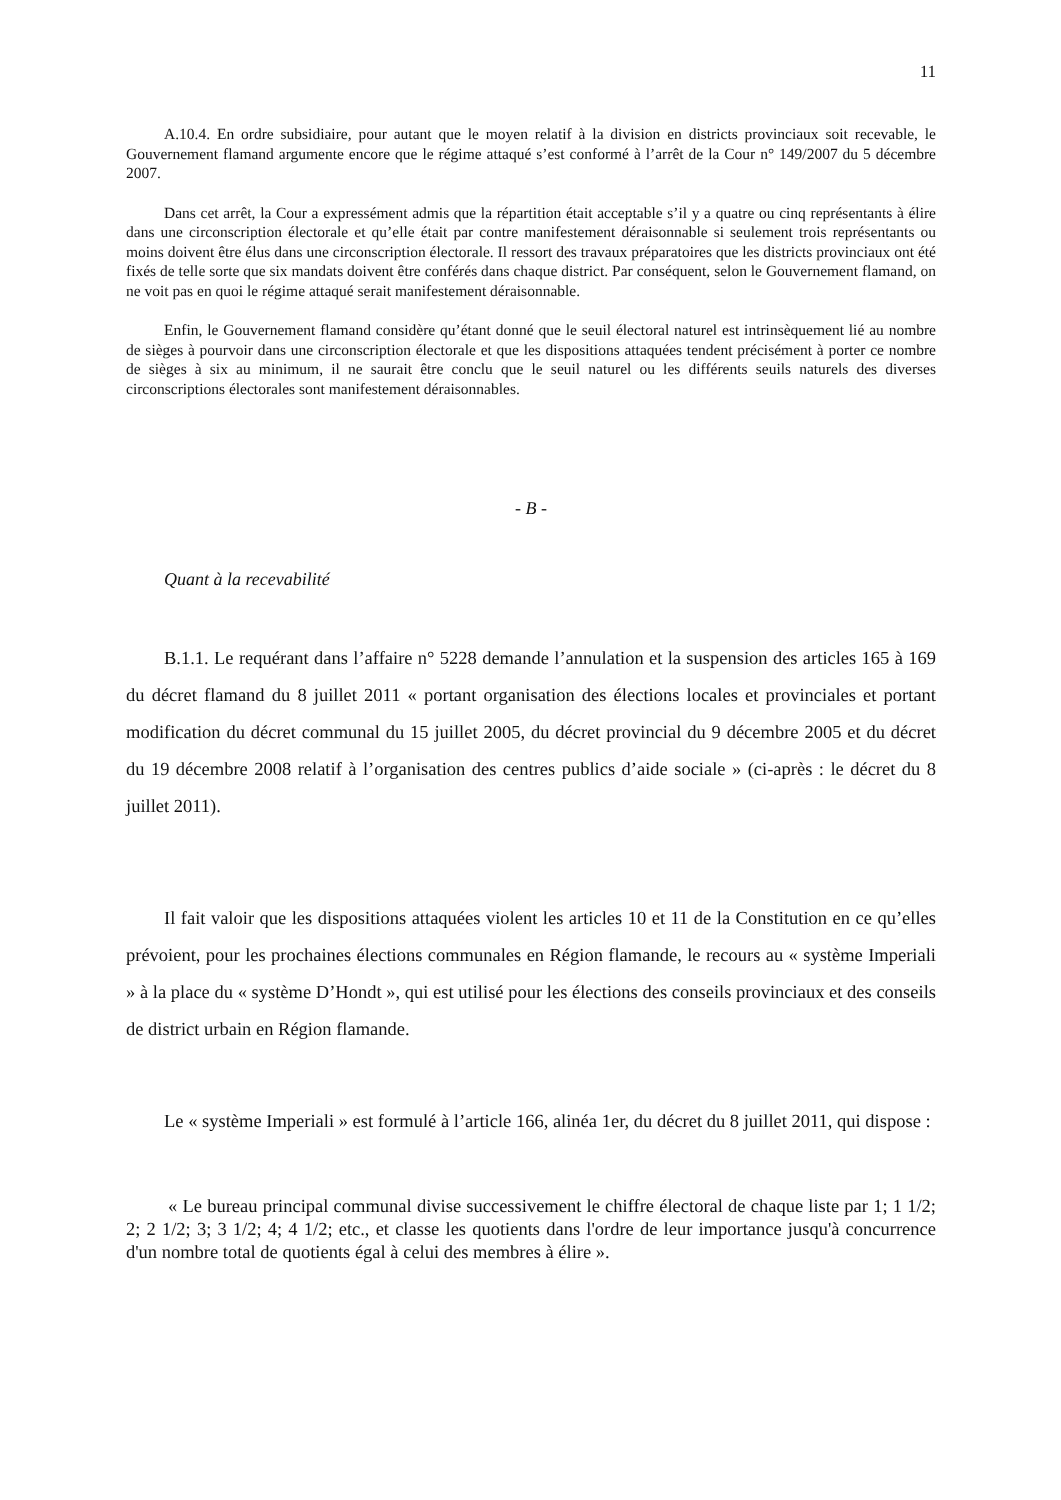11
A.10.4. En ordre subsidiaire, pour autant que le moyen relatif à la division en districts provinciaux soit recevable, le Gouvernement flamand argumente encore que le régime attaqué s’est conformé à l’arrêt de la Cour n° 149/2007 du 5 décembre 2007.
Dans cet arrêt, la Cour a expressément admis que la répartition était acceptable s’il y a quatre ou cinq représentants à élire dans une circonscription électorale et qu’elle était par contre manifestement déraisonnable si seulement trois représentants ou moins doivent être élus dans une circonscription électorale. Il ressort des travaux préparatoires que les districts provinciaux ont été fixés de telle sorte que six mandats doivent être conférés dans chaque district. Par conséquent, selon le Gouvernement flamand, on ne voit pas en quoi le régime attaqué serait manifestement déraisonnable.
Enfin, le Gouvernement flamand considère qu’étant donné que le seuil électoral naturel est intrinsèquement lié au nombre de sièges à pourvoir dans une circonscription électorale et que les dispositions attaquées tendent précisément à porter ce nombre de sièges à six au minimum, il ne saurait être conclu que le seuil naturel ou les différents seuils naturels des diverses circonscriptions électorales sont manifestement déraisonnables.
- B -
Quant à la recevabilité
B.1.1. Le requérant dans l’affaire n° 5228 demande l’annulation et la suspension des articles 165 à 169 du décret flamand du 8 juillet 2011 « portant organisation des élections locales et provinciales et portant modification du décret communal du 15 juillet 2005, du décret provincial du 9 décembre 2005 et du décret du 19 décembre 2008 relatif à l’organisation des centres publics d’aide sociale » (ci-après : le décret du 8 juillet 2011).
Il fait valoir que les dispositions attaquées violent les articles 10 et 11 de la Constitution en ce qu’elles prévoient, pour les prochaines élections communales en Région flamande, le recours au « système Imperiali » à la place du « système D’Hondt », qui est utilisé pour les élections des conseils provinciaux et des conseils de district urbain en Région flamande.
Le « système Imperiali » est formulé à l’article 166, alinéa 1er, du décret du 8 juillet 2011, qui dispose :
« Le bureau principal communal divise successivement le chiffre électoral de chaque liste par 1; 1 1/2; 2; 2 1/2; 3; 3 1/2; 4; 4 1/2; etc., et classe les quotients dans l'ordre de leur importance jusqu'à concurrence d'un nombre total de quotients égal à celui des membres à élire ».